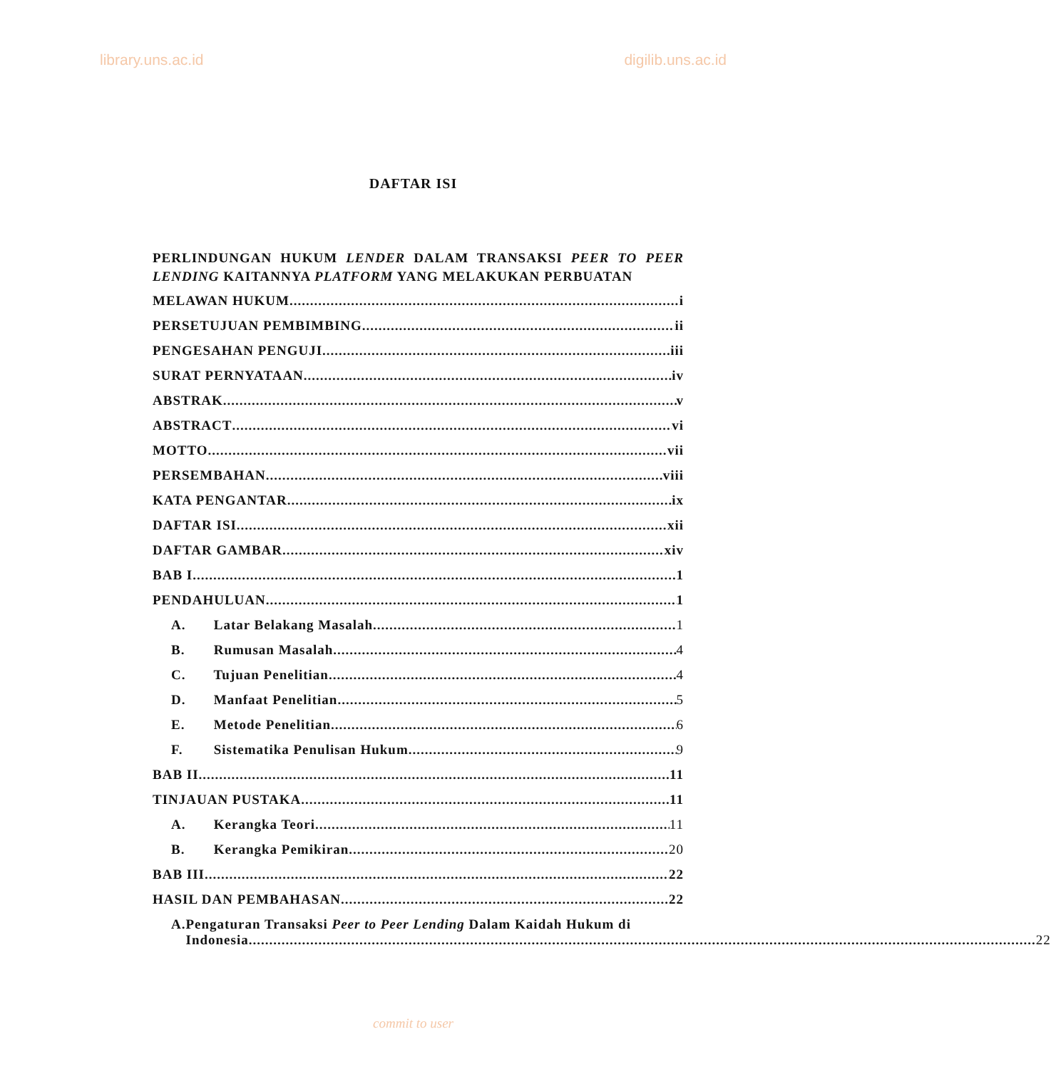library.uns.ac.id digilib.uns.ac.id
DAFTAR ISI
PERLINDUNGAN HUKUM LENDER DALAM TRANSAKSI PEER TO PEER LENDING KAITANNYA PLATFORM YANG MELAKUKAN PERBUATAN
MELAWAN HUKUM i
PERSETUJUAN PEMBIMBING ii
PENGESAHAN PENGUJI iii
SURAT PERNYATAAN iv
ABSTRAK v
ABSTRACT vi
MOTTO vii
PERSEMBAHAN viii
KATA PENGANTAR ix
DAFTAR ISI xii
DAFTAR GAMBAR xiv
BAB I 1
PENDAHULUAN 1
A. Latar Belakang Masalah 1
B. Rumusan Masalah 4
C. Tujuan Penelitian 4
D. Manfaat Penelitian 5
E. Metode Penelitian 6
F. Sistematika Penulisan Hukum 9
BAB II 11
TINJAUAN PUSTAKA 11
A. Kerangka Teori 11
B. Kerangka Pemikiran 20
BAB III 22
HASIL DAN PEMBAHASAN 22
A. Pengaturan Transaksi Peer to Peer Lending Dalam Kaidah Hukum di
Indonesia 22
commit to user